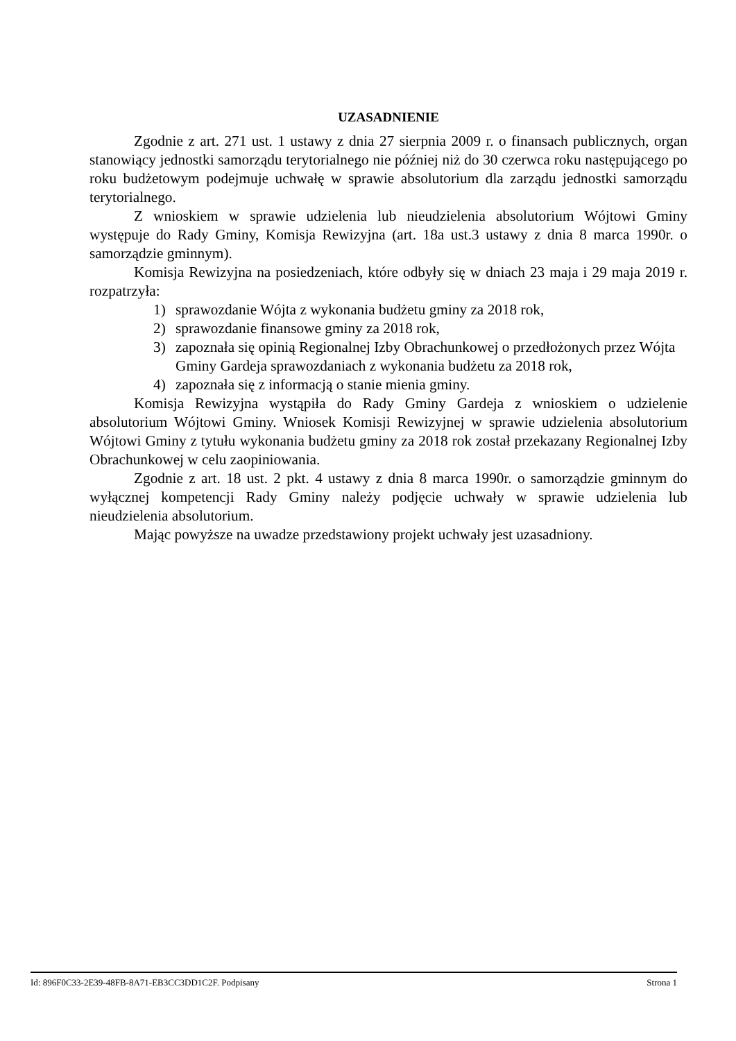UZASADNIENIE
Zgodnie z art. 271 ust. 1 ustawy z dnia 27 sierpnia 2009 r. o finansach publicznych, organ stanowiący jednostki samorządu terytorialnego nie później niż do 30 czerwca roku następującego po roku budżetowym podejmuje uchwałę w sprawie absolutorium dla zarządu jednostki samorządu terytorialnego.
Z wnioskiem w sprawie udzielenia lub nieudzielenia absolutorium Wójtowi Gminy występuje do Rady Gminy, Komisja Rewizyjna (art. 18a ust.3 ustawy z dnia 8 marca 1990r. o samorządzie gminnym).
Komisja Rewizyjna na posiedzeniach, które odbyły się w dniach 23 maja i 29 maja 2019 r. rozpatrzyła:
1) sprawozdanie Wójta z wykonania budżetu gminy za 2018 rok,
2) sprawozdanie finansowe gminy za 2018 rok,
3) zapoznała się opinią Regionalnej Izby Obrachunkowej o przedłożonych przez Wójta Gminy Gardeja sprawozdaniach z wykonania budżetu za 2018 rok,
4) zapoznała się z informacją o stanie mienia gminy.
Komisja Rewizyjna wystąpiła do Rady Gminy Gardeja z wnioskiem o udzielenie absolutorium Wójtowi Gminy. Wniosek Komisji Rewizyjnej w sprawie udzielenia absolutorium Wójtowi Gminy z tytułu wykonania budżetu gminy za 2018 rok został przekazany Regionalnej Izby Obrachunkowej w celu zaopiniowania.
Zgodnie z art. 18 ust. 2 pkt. 4 ustawy z dnia 8 marca 1990r. o samorządzie gminnym do wyłącznej kompetencji Rady Gminy należy podjęcie uchwały w sprawie udzielenia lub nieudzielenia absolutorium.
Mając powyższe na uwadze przedstawiony projekt uchwały jest uzasadniony.
Id: 896F0C33-2E39-48FB-8A71-EB3CC3DD1C2F. Podpisany Strona 1